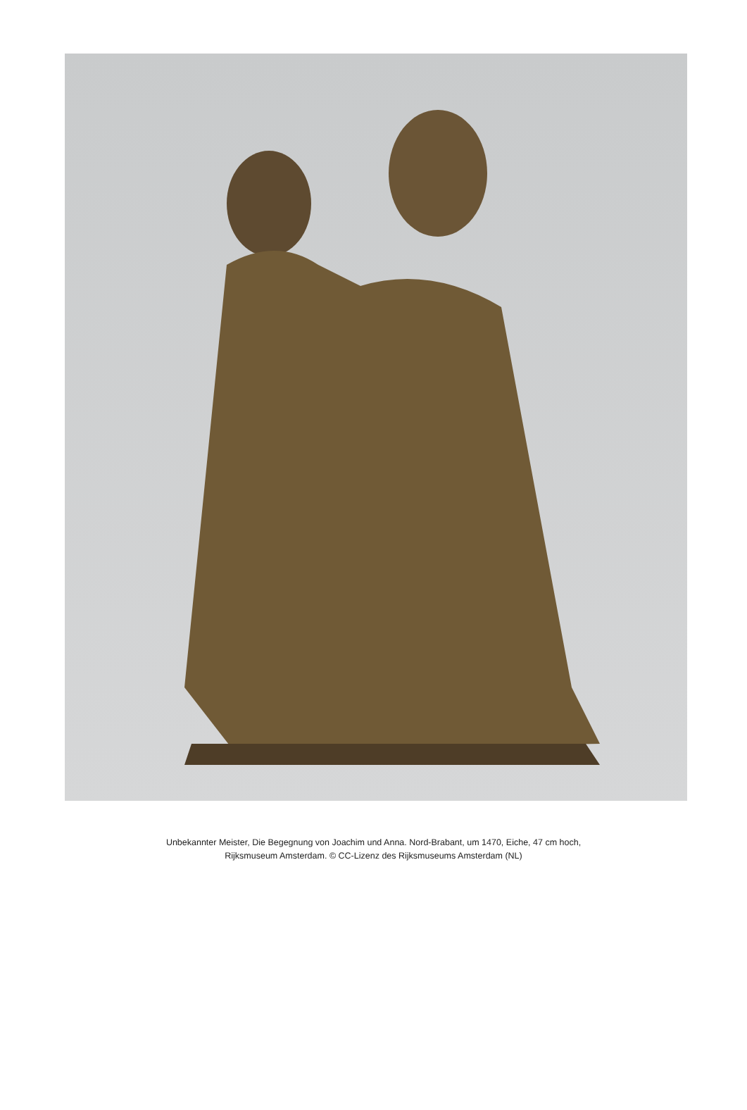Unbekannter Meister, Die Begegnung von Joachim und Anna. Nord-Brabant, um 1470, Eiche, 47 cm hoch,
Rijksmuseum Amsterdam. © CC-Lizenz des Rijksmuseums Amsterdam (NL)